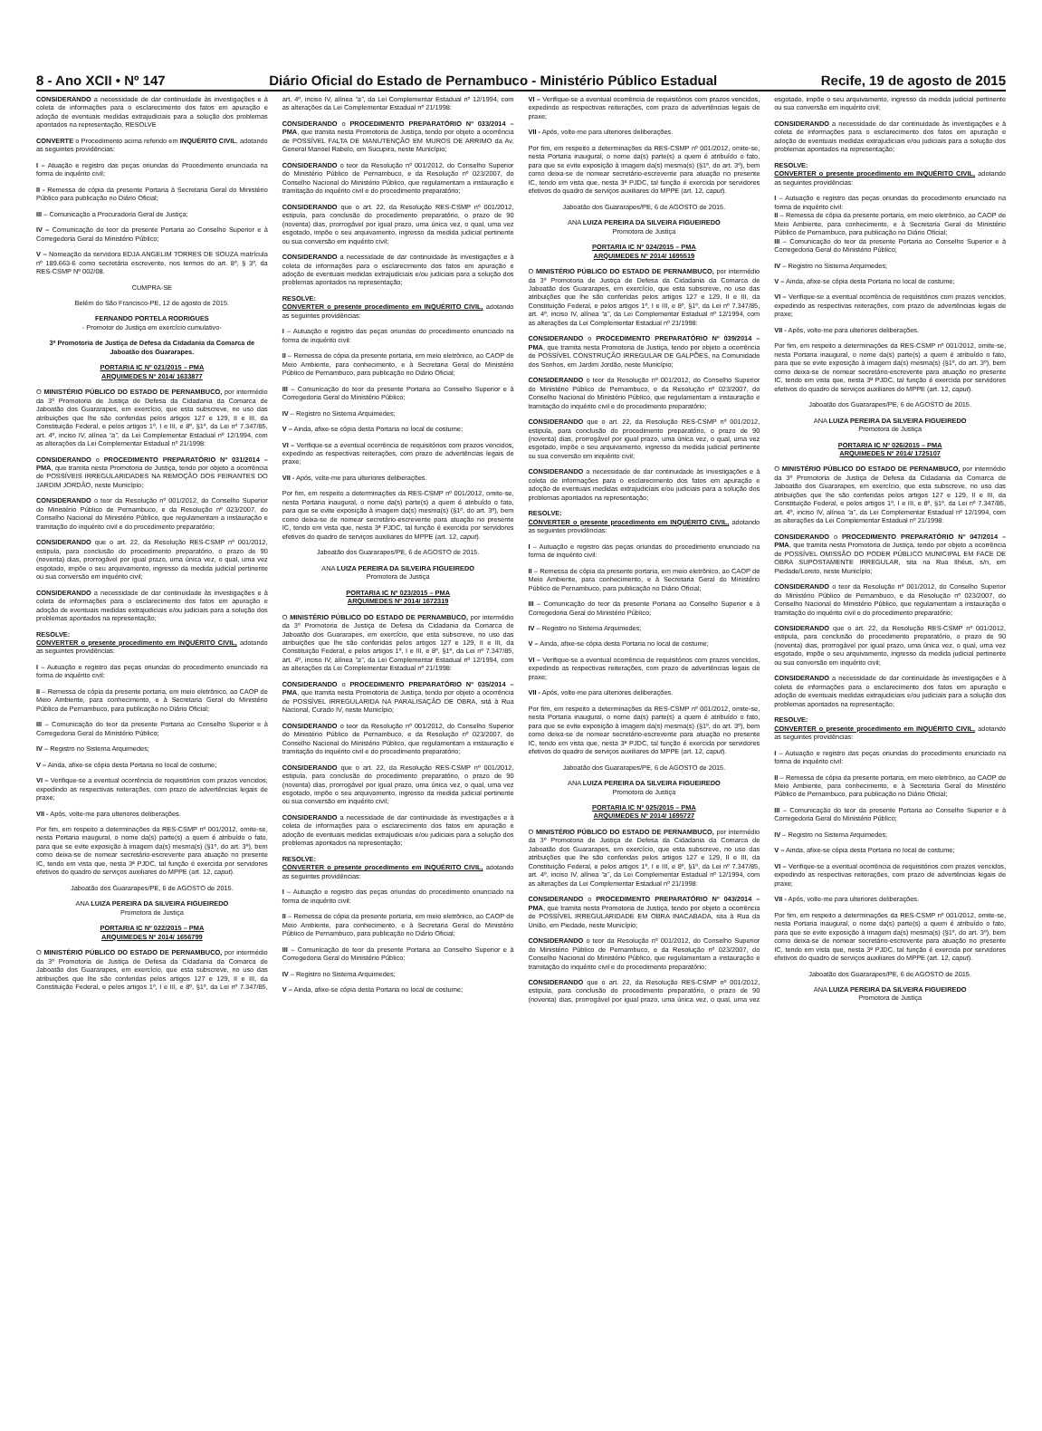8 - Ano XCII • Nº 147 Diário Oficial do Estado de Pernambuco - Ministério Público Estadual Recife, 19 de agosto de 2015
CONSIDERANDO a necessidade de dar continuidade às investigações e à coleta de informações para o esclarecimento dos fatos em apuração e adoção de eventuais medidas extrajudiciais para a solução dos problemas apontados na representação, RESOLVE
CONVERTE o Procedimento acima referido em INQUÉRITO CIVIL, adotando as seguintes providências:
I – Atuação e registro das peças oriundas do Procedimento enunciada na forma de inquérito civil;
II - Remessa de cópia da presente Portaria à Secretaria Geral do Ministério Público para publicação no Diário Oficial;
III – Comunicação a Procuradoria Geral de Justiça;
IV – Comunicação do teor da presente Portaria ao Conselho Superior e à Corregedoria Geral do Ministério Público;
V – Nomeação da servidora EDJA ANGELIM TORRES DE SOUZA matrícula nº 189.663-6 como secretária escrevente, nos termos do art. 8º, § 3º, da RES-CSMP Nº 002/08.
CUMPRA-SE
Belém do São Francisco-PE, 12 de agosto de 2015.
FERNANDO PORTELA RODRIGUES
- Promotor de Justiça em exercício cumulativo-
3ª Promotoria de Justiça de Defesa da Cidadania da Comarca de Jaboatão dos Guararapes.
PORTARIA IC Nº 021/2015 – PMA
ARQUIMEDES Nº 2014/ 1633877
O MINISTÉRIO PÚBLICO DO ESTADO DE PERNAMBUCO, por intermédio da 3º Promotoria de Justiça de Defesa da Cidadania da Comarca de Jaboatão dos Guararapes, em exercício, que esta subscreve, no uso das atribuições que lhe são conferidas pelos artigos 127 e 129, II e III, da Constituição Federal, e pelos artigos 1º, I e III, e 8º, §1º, da Lei nº 7.347/85, art. 4º, inciso IV, alínea “a”, da Lei Complementar Estadual nº 12/1994, com as alterações da Lei Complementar Estadual nº 21/1998:
CONSIDERANDO o PROCEDIMENTO PREPARATÓRIO Nº 031/2014 – PMA, que tramita nesta Promotoria de Justiça, tendo por objeto a ocorrência de POSSÍVEIS IRREGULARIDADES NA REMOÇÃO DOS FEIRANTES DO JARDIM JORDÃO, neste Município;
CONSIDERANDO o teor da Resolução nº 001/2012, do Conselho Superior do Ministério Público de Pernambuco, e da Resolução nº 023/2007, do Conselho Nacional do Ministério Público, que regulamentam a instauração e tramitação do inquérito civil e do procedimento preparatório;
CONSIDERANDO que o art. 22, da Resolução RES-CSMP nº 001/2012, estipula, para conclusão do procedimento preparatório, o prazo de 90 (noventa) dias, prorrogável por igual prazo, uma única vez, o qual, uma vez esgotado, impõe o seu arquivamento, ingresso da medida judicial pertinente ou sua conversão em inquérito civil;
CONSIDERANDO a necessidade de dar continuidade às investigações e à coleta de informações para o esclarecimento dos fatos em apuração e adoção de eventuais medidas extrajudiciais e/ou judiciais para a solução dos problemas apontados na representação;
RESOLVE:
CONVERTER o presente procedimento em INQUÉRITO CIVIL, adotando as seguintes providências:
I – Autuação e registro das peças oriundas do procedimento enunciado na forma de inquérito civil:
II – Remessa de cópia da presente portaria, em meio eletrônico, ao CAOP de Meio Ambiente, para conhecimento, e à Secretaria Geral do Ministério Público de Pernambuco, para publicação no Diário Oficial;
III – Comunicação do teor da presente Portaria ao Conselho Superior e à Corregedoria Geral do Ministério Público;
IV – Registro no Sistema Arquimedes;
V – Ainda, afixe-se cópia desta Portaria no local de costume;
VI – Verifique-se a eventual ocorrência de requisitórios com prazos vencidos, expedindo as respectivas reiterações, com prazo de advertências legais de praxe;
VII - Após, volte-me para ulteriores deliberações.
Por fim, em respeito a determinações da RES-CSMP nº 001/2012, omite-se, nesta Portaria inaugural, o nome da(s) parte(s) a quem é atribuído o fato, para que se evite exposição à imagem da(s) mesma(s) (§1º, do art. 3º), bem como deixa-se de nomear secretário-escrevente para atuação no presente IC, tendo em vista que, nesta 3ª PJDC, tal função é exercida por servidores efetivos do quadro de serviços auxiliares do MPPE (art. 12, caput).
Jaboatão dos Guararapes/PE, 6 de AGOSTO de 2015.
ANA LUIZA PEREIRA DA SILVEIRA FIGUEIREDO
Promotora de Justiça
PORTARIA IC Nº 022/2015 – PMA
ARQUIMEDES Nº 2014/ 1656799
O MINISTÉRIO PÚBLICO DO ESTADO DE PERNAMBUCO, por intermédio da 3º Promotoria de Justiça de Defesa da Cidadania da Comarca de Jaboatão dos Guararapes, em exercício, que esta subscreve, no uso das atribuições que lhe são conferidas pelos artigos 127 e 129, II e III, da Constituição Federal, e pelos artigos 1º, I e III, e 8º, §1º, da Lei nº 7.347/85, art. 4º, inciso IV, alínea “a”, da Lei Complementar Estadual nº 12/1994, com as alterações da Lei Complementar Estadual nº 21/1998:
CONSIDERANDO o PROCEDIMENTO PREPARATÓRIO Nº 033/2014 – PMA, que tramita nesta Promotoria de Justiça, tendo por objeto a ocorrência de POSSÍVEL FALTA DE MANUTENÇÃO EM MUROS DE ARRIMO da Av. General Manoel Rabelo, em Sucupira, neste Município;
CONSIDERANDO o teor da Resolução nº 001/2012, do Conselho Superior do Ministério Público de Pernambuco, e da Resolução nº 023/2007, do Conselho Nacional do Ministério Público, que regulamentam a instauração e tramitação do inquérito civil e do procedimento preparatório;
CONSIDERANDO que o art. 22, da Resolução RES-CSMP nº 001/2012, estipula, para conclusão do procedimento preparatório, o prazo de 90 (noventa) dias, prorrogável por igual prazo, uma única vez, o qual, uma vez esgotado, impõe o seu arquivamento, ingresso da medida judicial pertinente ou sua conversão em inquérito civil;
CONSIDERANDO a necessidade de dar continuidade às investigações e à coleta de informações para o esclarecimento dos fatos em apuração e adoção de eventuais medidas extrajudiciais e/ou judiciais para a solução dos problemas apontados na representação;
RESOLVE:
CONVERTER o presente procedimento em INQUÉRITO CIVIL, adotando as seguintes providências:
I – Autuação e registro das peças oriundas do procedimento enunciado na forma de inquérito civil:
II – Remessa de cópia da presente portaria, em meio eletrônico, ao CAOP de Meio Ambiente, para conhecimento, e à Secretaria Geral do Ministério Público de Pernambuco, para publicação no Diário Oficial;
III – Comunicação do teor da presente Portaria ao Conselho Superior e à Corregedoria Geral do Ministério Público;
IV – Registro no Sistema Arquimedes;
V – Ainda, afixe-se cópia desta Portaria no local de costume;
VI – Verifique-se a eventual ocorrência de requisitórios com prazos vencidos, expedindo as respectivas reiterações, com prazo de advertências legais de praxe;
VII - Após, volte-me para ulteriores deliberações.
Por fim, em respeito a determinações da RES-CSMP nº 001/2012, omite-se, nesta Portaria inaugural, o nome da(s) parte(s) a quem é atribuído o fato, para que se evite exposição à imagem da(s) mesma(s) (§1º, do art. 3º), bem como deixa-se de nomear secretário-escrevente para atuação no presente IC, tendo em vista que, nesta 3ª PJDC, tal função é exercida por servidores efetivos do quadro de serviços auxiliares do MPPE (art. 12, caput).
Jaboatão dos Guararapes/PE, 6 de AGOSTO de 2015.
ANA LUIZA PEREIRA DA SILVEIRA FIGUEIREDO
Promotora de Justiça
PORTARIA IC Nº 023/2015 – PMA
ARQUIMEDES Nº 2014/ 1672319
O MINISTÉRIO PÚBLICO DO ESTADO DE PERNAMBUCO, por intermédio da 3º Promotoria de Justiça de Defesa da Cidadania da Comarca de Jaboatão dos Guararapes, em exercício, que esta subscreve, no uso das atribuições que lhe são conferidas pelos artigos 127 e 129, II e III, da Constituição Federal, e pelos artigos 1º, I e III, e 8º, §1º, da Lei nº 7.347/85, art. 4º, inciso IV, alínea “a”, da Lei Complementar Estadual nº 12/1994, com as alterações da Lei Complementar Estadual nº 21/1998:
CONSIDERANDO o PROCEDIMENTO PREPARATÓRIO Nº 035/2014 – PMA, que tramita nesta Promotoria de Justiça, tendo por objeto a ocorrência de POSSÍVEL IRREGULARIDA NA PARALISAÇÃO DE OBRA, sitá à Rua Nacional, Curado IV, neste Município;
CONSIDERANDO o teor da Resolução nº 001/2012, do Conselho Superior do Ministério Público de Pernambuco, e da Resolução nº 023/2007, do Conselho Nacional do Ministério Público, que regulamentam a instauração e tramitação do inquérito civil e do procedimento preparatório;
CONSIDERANDO que o art. 22, da Resolução RES-CSMP nº 001/2012, estipula, para conclusão do procedimento preparatório, o prazo de 90 (noventa) dias, prorrogável por igual prazo, uma única vez, o qual, uma vez esgotado, impõe o seu arquivamento, ingresso da medida judicial pertinente ou sua conversão em inquérito civil;
CONSIDERANDO a necessidade de dar continuidade às investigações e à coleta de informações para o esclarecimento dos fatos em apuração e adoção de eventuais medidas extrajudiciais e/ou judiciais para a solução dos problemas apontados na representação;
RESOLVE:
CONVERTER o presente procedimento em INQUÉRITO CIVIL, adotando as seguintes providências:
I – Autuação e registro das peças oriundas do procedimento enunciado na forma de inquérito civil:
II – Remessa de cópia da presente portaria, em meio eletrônico, ao CAOP de Meio Ambiente, para conhecimento, e à Secretaria Geral do Ministério Público de Pernambuco, para publicação no Diário Oficial;
III – Comunicação do teor da presente Portaria ao Conselho Superior e à Corregedoria Geral do Ministério Público;
IV – Registro no Sistema Arquimedes;
V – Ainda, afixe-se cópia desta Portaria no local de costume;
VI – Verifique-se a eventual ocorrência de requisitórios com prazos vencidos, expedindo as respectivas reiterações, com prazo de advertências legais de praxe;
VII - Após, volte-me para ulteriores deliberações.
Por fim, em respeito a determinações da RES-CSMP nº 001/2012, omite-se, nesta Portaria inaugural, o nome da(s) parte(s) a quem é atribuído o fato, para que se evite exposição à imagem da(s) mesma(s) (§1º, do art. 3º), bem como deixa-se de nomear secretário-escrevente para atuação no presente IC, tendo em vista que, nesta 3ª PJDC, tal função é exercida por servidores efetivos do quadro de serviços auxiliares do MPPE (art. 12, caput).
Jaboatão dos Guararapes/PE, 6 de AGOSTO de 2015.
ANA LUIZA PEREIRA DA SILVEIRA FIGUEIREDO
Promotora de Justiça
PORTARIA IC Nº 024/2015 – PMA
ARQUIMEDES Nº 2014/ 1695519
O MINISTÉRIO PÚBLICO DO ESTADO DE PERNAMBUCO, por intermédio da 3º Promotoria de Justiça de Defesa da Cidadania da Comarca de Jaboatão dos Guararapes, em exercício, que esta subscreve, no uso das atribuições que lhe são conferidas pelos artigos 127 e 129, II e III, da Constituição Federal, e pelos artigos 1º, I e III, e 8º, §1º, da Lei nº 7.347/85, art. 4º, inciso IV, alínea “a”, da Lei Complementar Estadual nº 12/1994, com as alterações da Lei Complementar Estadual nº 21/1998:
CONSIDERANDO o PROCEDIMENTO PREPARATÓRIO Nº 039/2014 – PMA, que tramita nesta Promotoria de Justiça, tendo por objeto a ocorrência de POSSÍVEL CONSTRUÇÃO IRREGULAR DE GALPÕES, na Comunidade dos Sonhos, em Jardim Jordão, neste Município;
CONSIDERANDO o teor da Resolução nº 001/2012, do Conselho Superior do Ministério Público de Pernambuco, e da Resolução nº 023/2007, do Conselho Nacional do Ministério Público, que regulamentam a instauração e tramitação do inquérito civil e do procedimento preparatório;
CONSIDERANDO que o art. 22, da Resolução RES-CSMP nº 001/2012, estipula, para conclusão do procedimento preparatório, o prazo de 90 (noventa) dias, prorrogável por igual prazo, uma única vez, o qual, uma vez esgotado, impõe o seu arquivamento, ingresso da medida judicial pertinente ou sua conversão em inquérito civil;
CONSIDERANDO a necessidade de dar continuidade às investigações e à coleta de informações para o esclarecimento dos fatos em apuração e adoção de eventuais medidas extrajudiciais e/ou judiciais para a solução dos problemas apontados na representação;
RESOLVE:
CONVERTER o presente procedimento em INQUÉRITO CIVIL, adotando as seguintes providências:
I – Autuação e registro das peças oriundas do procedimento enunciado na forma de inquérito civil:
II – Remessa de cópia da presente portaria, em meio eletrônico, ao CAOP de Meio Ambiente, para conhecimento, e à Secretaria Geral do Ministério Público de Pernambuco, para publicação no Diário Oficial;
III – Comunicação do teor da presente Portaria ao Conselho Superior e à Corregedoria Geral do Ministério Público;
IV – Registro no Sistema Arquimedes;
V – Ainda, afixe-se cópia desta Portaria no local de costume;
VI – Verifique-se a eventual ocorrência de requisitórios com prazos vencidos, expedindo as respectivas reiterações, com prazo de advertências legais de praxe;
VII - Após, volte-me para ulteriores deliberações.
Por fim, em respeito a determinações da RES-CSMP nº 001/2012, omite-se, nesta Portaria inaugural, o nome da(s) parte(s) a quem é atribuído o fato, para que se evite exposição à imagem da(s) mesma(s) (§1º, do art. 3º), bem como deixa-se de nomear secretário-escrevente para atuação no presente IC, tendo em vista que, nesta 3ª PJDC, tal função é exercida por servidores efetivos do quadro de serviços auxiliares do MPPE (art. 12, caput).
Jaboatão dos Guararapes/PE, 6 de AGOSTO de 2015.
ANA LUIZA PEREIRA DA SILVEIRA FIGUEIREDO
Promotora de Justiça
PORTARIA IC Nº 025/2015 – PMA
ARQUIMEDES Nº 2014/ 1695727
O MINISTÉRIO PÚBLICO DO ESTADO DE PERNAMBUCO, por intermédio da 3º Promotoria de Justiça de Defesa da Cidadania da Comarca de Jaboatão dos Guararapes, em exercício, que esta subscreve, no uso das atribuições que lhe são conferidas pelos artigos 127 e 129, II e III, da Constituição Federal, e pelos artigos 1º, I e III, e 8º, §1º, da Lei nº 7.347/85, art. 4º, inciso IV, alínea “a”, da Lei Complementar Estadual nº 12/1994, com as alterações da Lei Complementar Estadual nº 21/1998:
CONSIDERANDO o PROCEDIMENTO PREPARATÓRIO Nº 043/2014 – PMA, que tramita nesta Promotoria de Justiça, tendo por objeto a ocorrência de POSSÍVEL IRREGULARIDADE EM OBRA INACABADA, sita à Rua da União, em Piedade, neste Município;
CONSIDERANDO o teor da Resolução nº 001/2012, do Conselho Superior do Ministério Público de Pernambuco, e da Resolução nº 023/2007, do Conselho Nacional do Ministério Público, que regulamentam a instauração e tramitação do inquérito civil e do procedimento preparatório;
CONSIDERANDO que o art. 22, da Resolução RES-CSMP nº 001/2012, estipula, para conclusão do procedimento preparatório, o prazo de 90 (noventa) dias, prorrogável por igual prazo, uma única vez, o qual, uma vez esgotado, impõe o seu arquivamento, ingresso da medida judicial pertinente ou sua conversão em inquérito civil;
CONSIDERANDO a necessidade de dar continuidade às investigações e à coleta de informações para o esclarecimento dos fatos em apuração e adoção de eventuais medidas extrajudiciais e/ou judiciais para a solução dos problemas apontados na representação;
RESOLVE:
CONVERTER o presente procedimento em INQUÉRITO CIVIL, adotando as seguintes providências:
I – Autuação e registro das peças oriundas do procedimento enunciado na forma de inquérito civil:
II – Remessa de cópia da presente portaria, em meio eletrônico, ao CAOP de Meio Ambiente, para conhecimento, e à Secretaria Geral do Ministério Público de Pernambuco, para publicação no Diário Oficial;
III – Comunicação do teor da presente Portaria ao Conselho Superior e à Corregedoria Geral do Ministério Público;
IV – Registro no Sistema Arquimedes;
V – Ainda, afixe-se cópia desta Portaria no local de costume;
VI – Verifique-se a eventual ocorrência de requisitórios com prazos vencidos, expedindo as respectivas reiterações, com prazo de advertências legais de praxe;
VII - Após, volte-me para ulteriores deliberações.
Por fim, em respeito a determinações da RES-CSMP nº 001/2012, omite-se, nesta Portaria inaugural, o nome da(s) parte(s) a quem é atribuído o fato, para que se evite exposição à imagem da(s) mesma(s) (§1º, do art. 3º), bem como deixa-se de nomear secretário-escrevente para atuação no presente IC, tendo em vista que, nesta 3ª PJDC, tal função é exercida por servidores efetivos do quadro de serviços auxiliares do MPPE (art. 12, caput).
Jaboatão dos Guararapes/PE, 6 de AGOSTO de 2015.
ANA LUIZA PEREIRA DA SILVEIRA FIGUEIREDO
Promotora de Justiça
PORTARIA IC Nº 026/2015 – PMA
ARQUIMEDES Nº 2014/ 1725107
O MINISTÉRIO PÚBLICO DO ESTADO DE PERNAMBUCO, por intermédio da 3º Promotoria de Justiça de Defesa da Cidadania da Comarca de Jaboatão dos Guararapes, em exercício, que esta subscreve, no uso das atribuições que lhe são conferidas pelos artigos 127 e 129, II e III, da Constituição Federal, e pelos artigos 1º, I e III, e 8º, §1º, da Lei nº 7.347/85, art. 4º, inciso IV, alínea “a”, da Lei Complementar Estadual nº 12/1994, com as alterações da Lei Complementar Estadual nº 21/1998:
CONSIDERANDO o PROCEDIMENTO PREPARATÓRIO Nº 047/2014 – PMA, que tramita nesta Promotoria de Justiça, tendo por objeto a ocorrência de POSSÍVEL OMISSÃO DO PODER PÚBLICO MUNICIPAL EM FACE DE OBRA SUPOSTAMENTE IRREGULAR, sita na Rua Ilhéus, s/n, em Piedade/Loreto, neste Município;
CONSIDERANDO o teor da Resolução nº 001/2012, do Conselho Superior do Ministério Público de Pernambuco, e da Resolução nº 023/2007, do Conselho Nacional do Ministério Público, que regulamentam a instauração e tramitação do inquérito civil e do procedimento preparatório;
CONSIDERANDO que o art. 22, da Resolução RES-CSMP nº 001/2012, estipula, para conclusão do procedimento preparatório, o prazo de 90 (noventa) dias, prorrogável por igual prazo, uma única vez, o qual, uma vez esgotado, impõe o seu arquivamento, ingresso da medida judicial pertinente ou sua conversão em inquérito civil;
CONSIDERANDO a necessidade de dar continuidade às investigações e à coleta de informações para o esclarecimento dos fatos em apuração e adoção de eventuais medidas extrajudiciais e/ou judiciais para a solução dos problemas apontados na representação;
RESOLVE:
CONVERTER o presente procedimento em INQUÉRITO CIVIL, adotando as seguintes providências:
I – Autuação e registro das peças oriundas do procedimento enunciado na forma de inquérito civil:
II – Remessa de cópia da presente portaria, em meio eletrônico, ao CAOP de Meio Ambiente, para conhecimento, e à Secretaria Geral do Ministério Público de Pernambuco, para publicação no Diário Oficial;
III – Comunicação do teor da presente Portaria ao Conselho Superior e à Corregedoria Geral do Ministério Público;
IV – Registro no Sistema Arquimedes;
V – Ainda, afixe-se cópia desta Portaria no local de costume;
VI – Verifique-se a eventual ocorrência de requisitórios com prazos vencidos, expedindo as respectivas reiterações, com prazo de advertências legais de praxe;
VII - Após, volte-me para ulteriores deliberações.
Por fim, em respeito a determinações da RES-CSMP nº 001/2012, omite-se, nesta Portaria inaugural, o nome da(s) parte(s) a quem é atribuído o fato, para que se evite exposição à imagem da(s) mesma(s) (§1º, do art. 3º), bem como deixa-se de nomear secretário-escrevente para atuação no presente IC, tendo em vista que, nesta 3ª PJDC, tal função é exercida por servidores efetivos do quadro de serviços auxiliares do MPPE (art. 12, caput).
Jaboatão dos Guararapes/PE, 6 de AGOSTO de 2015.
ANA LUIZA PEREIRA DA SILVEIRA FIGUEIREDO
Promotora de Justiça